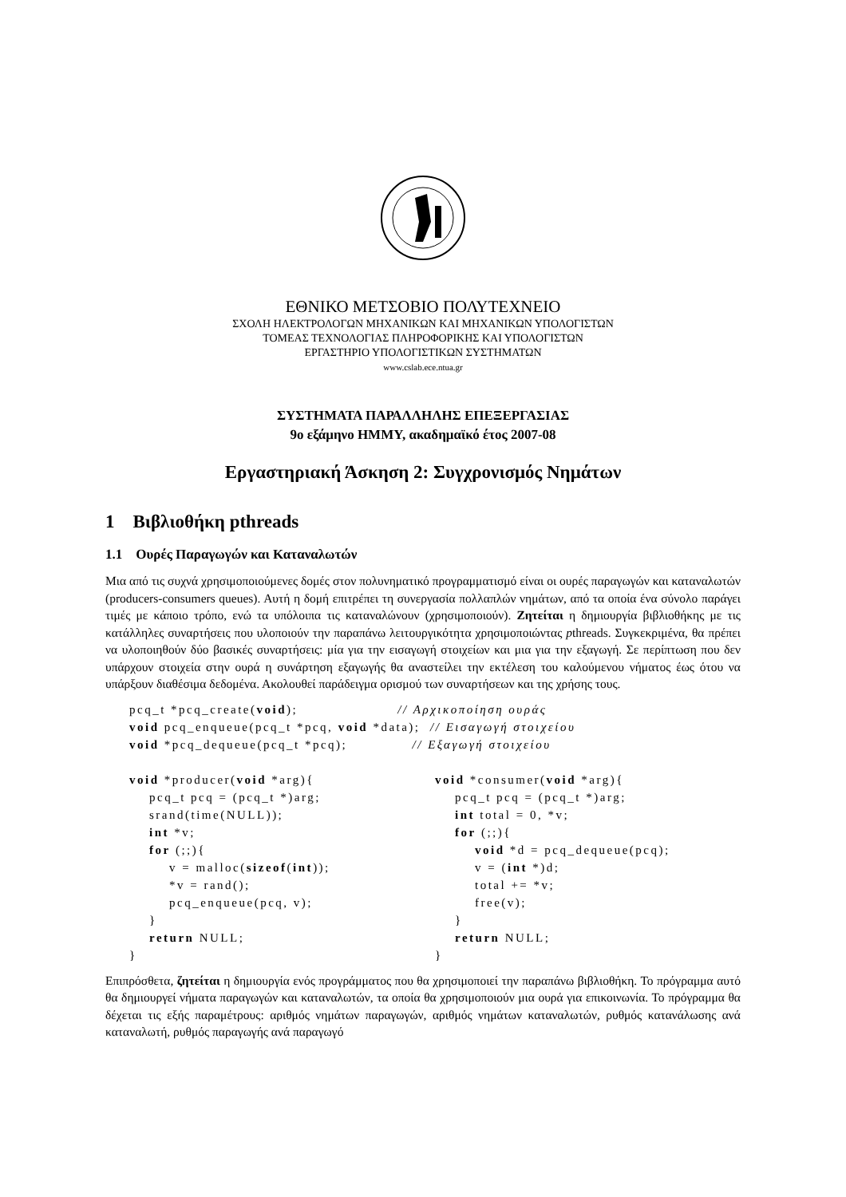ΕΘΝΙΚΟ ΜΕΤΣΟΒΙΟ ΠΟΛΥΤΕΧΝΕΙΟ
ΣΧΟΛΗ ΗΛΕΚΤΡΟΛΟΓΩΝ ΜΗΧΑΝΙΚΩΝ ΚΑΙ ΜΗΧΑΝΙΚΩΝ ΥΠΟΛΟΓΙΣΤΩΝ
ΤΟΜΕΑΣ ΤΕΧΝΟΛΟΓΙΑΣ ΠΛΗΡΟΦΟΡΙΚΗΣ ΚΑΙ ΥΠΟΛΟΓΙΣΤΩΝ
ΕΡΓΑΣΤΗΡΙΟ ΥΠΟΛΟΓΙΣΤΙΚΩΝ ΣΥΣΤΗΜΑΤΩΝ
www.cslab.ece.ntua.gr
ΣΥΣΤΗΜΑΤΑ ΠΑΡΑΛΛΗΛΗΣ ΕΠΕΞΕΡΓΑΣΙΑΣ
9ο εξάμηνο ΗΜΜΥ, ακαδημαϊκό έτος 2007-08
Εργαστηριακή Άσκηση 2: Συγχρονισμός Νημάτων
1 Βιβλιοθήκη pthreads
1.1 Ουρές Παραγωγών και Καταναλωτών
Μια από τις συχνά χρησιμοποιούμενες δομές στον πολυνηματικό προγραμματισμό είναι οι ουρές παραγωγών και καταναλωτών (producers-consumers queues). Αυτή η δομή επιτρέπει τη συνεργασία πολλαπλών νημάτων, από τα οποία ένα σύνολο παράγει τιμές με κάποιο τρόπο, ενώ τα υπόλοιπα τις καταναλώνουν (χρησιμοποιούν). Ζητείται η δημιουργία βιβλιοθήκης με τις κατάλληλες συναρτήσεις που υλοποιούν την παραπάνω λειτουργικότητα χρησιμοποιώντας pthreads. Συγκεκριμένα, θα πρέπει να υλοποιηθούν δύο βασικές συναρτήσεις: μία για την εισαγωγή στοιχείων και μια για την εξαγωγή. Σε περίπτωση που δεν υπάρχουν στοιχεία στην ουρά η συνάρτηση εξαγωγής θα αναστείλει την εκτέλεση του καλούμενου νήματος έως ότου να υπάρξουν διαθέσιμα δεδομένα. Ακολουθεί παράδειγμα ορισμού των συναρτήσεων και της χρήσης τους.
pcq_t *pcq_create(void);                    // Αρχικοποίηση ουράς
void pcq_enqueue(pcq_t *pcq, void *data);  // Εισαγωγή στοιχείου
void *pcq_dequeue(pcq_t *pcq);             // Εξαγωγή στοιχείου
void *producer(void *arg){
    pcq_t pcq = (pcq_t *)arg;
    srand(time(NULL));
    int *v;
    for (;;){
        v = malloc(sizeof(int));
        *v = rand();
        pcq_enqueue(pcq, v);
    }
    return NULL;
}
void *consumer(void *arg){
    pcq_t pcq = (pcq_t *)arg;
    int total = 0, *v;
    for (;;){
        void *d = pcq_dequeue(pcq);
        v = (int *)d;
        total += *v;
        free(v);
    }
    return NULL;
}
Επιπρόσθετα, ζητείται η δημιουργία ενός προγράμματος που θα χρησιμοποιεί την παραπάνω βιβλιοθήκη. Το πρόγραμμα αυτό θα δημιουργεί νήματα παραγωγών και καταναλωτών, τα οποία θα χρησιμοποιούν μια ουρά για επικοινωνία. Το πρόγραμμα θα δέχεται τις εξής παραμέτρους: αριθμός νημάτων παραγωγών, αριθμός νημάτων καταναλωτών, ρυθμός κατανάλωσης ανά καταναλωτή, ρυθμός παραγωγής ανά παραγωγό